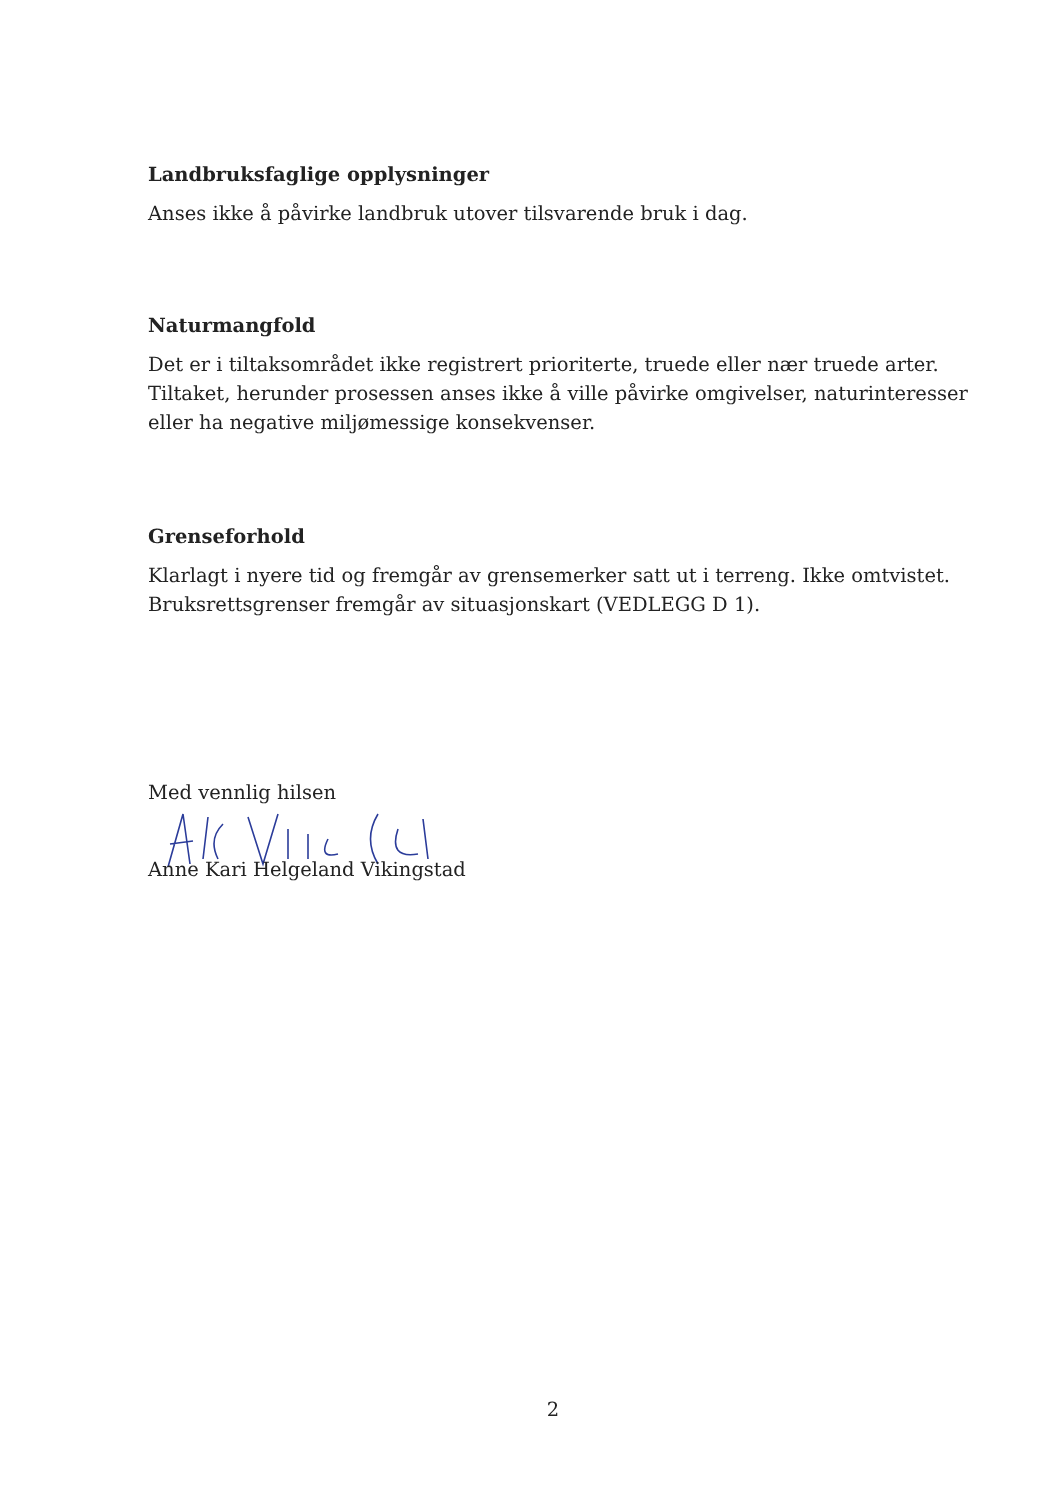Landbruksfaglige opplysninger
Anses ikke å påvirke landbruk utover tilsvarende bruk i dag.
Naturmangfold
Det er i tiltaksområdet ikke registrert prioriterte, truede eller nær truede arter. Tiltaket, herunder prosessen anses ikke å ville påvirke omgivelser, naturinteresser eller ha negative miljømessige konsekvenser.
Grenseforhold
Klarlagt i nyere tid og fremgår av grensemerker satt ut i terreng. Ikke omtvistet. Bruksrettsgrenser fremgår av situasjonskart (VEDLEGG D 1).
Med vennlig hilsen
Anne Kari Helgeland Vikingstad
2